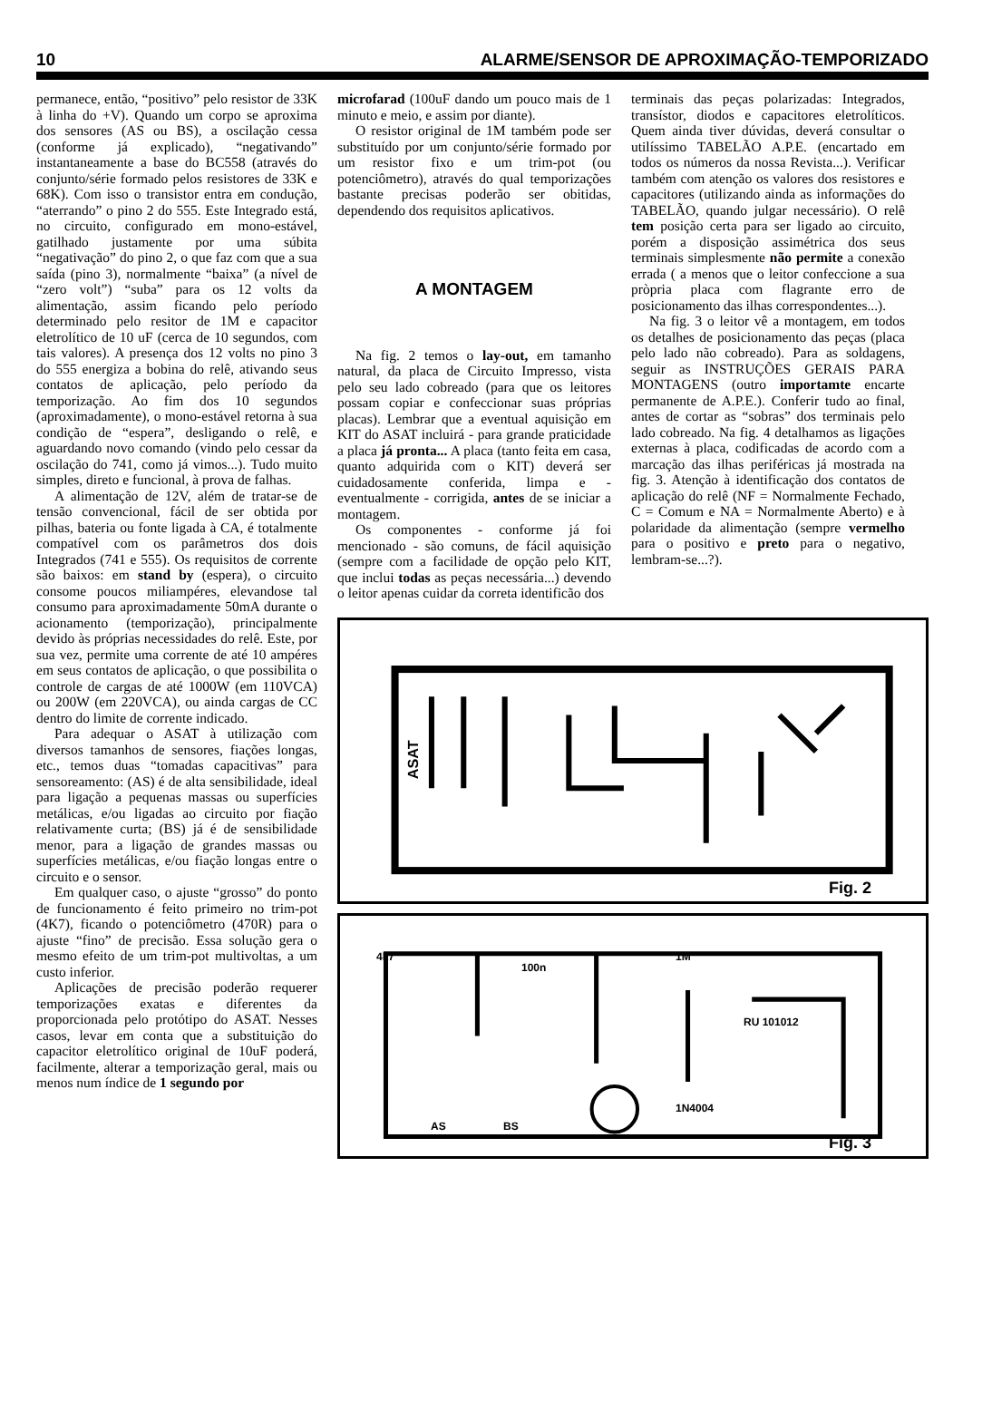10 ALARME/SENSOR DE APROXIMAÇÃO-TEMPORIZADO
permanece, então, “positivo” pelo resistor de 33K à linha do +V). Quando um corpo se aproxima dos sensores (AS ou BS), a oscilação cessa (conforme já explicado), “negativando” instantaneamente a base do BC558 (através do conjunto/série formado pelos resistores de 33K e 68K). Com isso o transistor entra em condução, “aterrando” o pino 2 do 555. Este Integrado está, no circuito, configurado em mono-estável, gatilhado justamente por uma súbita “negativação” do pino 2, o que faz com que a sua saída (pino 3), normalmente “baixa” (a nível de “zero volt”) “suba” para os 12 volts da alimentação, assim ficando pelo período determinado pelo resitor de 1M e capacitor eletrolítico de 10 uF (cerca de 10 segundos, com tais valores). A presença dos 12 volts no pino 3 do 555 energiza a bobina do relê, ativando seus contatos de aplicação, pelo período da temporização. Ao fim dos 10 segundos (aproximadamente), o mono-estável retorna à sua condição de “espera”, desligando o relê, e aguardando novo comando (vindo pelo cessar da oscilação do 741, como já vimos...). Tudo muito simples, direto e funcional, à prova de falhas.
A alimentação de 12V, além de tratar-se de tensão convencional, fácil de ser obtida por pilhas, bateria ou fonte ligada à CA, é totalmente compatível com os parâmetros dos dois Integrados (741 e 555). Os requisitos de corrente são baixos: em stand by (espera), o circuito consome poucos miliampéres, elevandose tal consumo para aproximadamente 50mA durante o acionamento (temporização), principalmente devido às próprias necessidades do relê. Este, por sua vez, permite uma corrente de até 10 ampéres em seus contatos de aplicação, o que possibilita o controle de cargas de até 1000W (em 110VCA) ou 200W (em 220VCA), ou ainda cargas de CC dentro do limite de corrente indicado.
Para adequar o ASAT à utilização com diversos tamanhos de sensores, fiações longas, etc., temos duas “tomadas capacitivas” para sensoreamento: (AS) é de alta sensibilidade, ideal para ligação a pequenas massas ou superfícies metálicas, e/ou ligadas ao circuito por fiação relativamente curta; (BS) já é de sensibilidade menor, para a ligação de grandes massas ou superfícies metálicas, e/ou fiação longas entre o circuito e o sensor.
Em qualquer caso, o ajuste “grosso” do ponto de funcionamento é feito primeiro no trim-pot (4K7), ficando o potenciômetro (470R) para o ajuste “fino” de precisão. Essa solução gera o mesmo efeito de um trim-pot multivoltas, a um custo inferior.
Aplicações de precisão poderão requerer temporizações exatas e diferentes da proporcionada pelo protótipo do ASAT. Nesses casos, levar em conta que a substituição do capacitor eletrolítico original de 10uF poderá, facilmente, alterar a temporização geral, mais ou menos num índice de 1 segundo por
microfarad (100uF dando um pouco mais de 1 minuto e meio, e assim por diante).
O resistor original de 1M também pode ser substituído por um conjunto/série formado por um resistor fixo e um trim-pot (ou potenciômetro), através do qual temporizações bastante precisas poderão ser obitidas, dependendo dos requisitos aplicativos.
A MONTAGEM
Na fig. 2 temos o lay-out, em tamanho natural, da placa de Circuito Impresso, vista pelo seu lado cobreado (para que os leitores possam copiar e confeccionar suas próprias placas). Lembrar que a eventual aquisição em KIT do ASAT incluirá - para grande praticidade a placa já pronta... A placa (tanto feita em casa, quanto adquirida com o KIT) deverá ser cuidadosamente conferida, limpa e - eventualmente - corrigida, antes de se iniciar a montagem.
Os componentes - conforme já foi mencionado - são comuns, de fácil aquisição (sempre com a facilidade de opção pelo KIT, que inclui todas as peças necessária...) devendo o leitor apenas cuidar da correta identificão dos
terminais das peças polarizadas: Integrados, transístor, diodos e capacitores eletrolíticos. Quem ainda tiver dúvidas, deverá consultar o utilíssimo TABELÃO A.P.E. (encartado em todos os números da nossa Revista...). Verificar também com atenção os valores dos resistores e capacitores (utilizando ainda as informações do TABELÃO, quando julgar necessário). O relê tem posição certa para ser ligado ao circuito, porém a disposição assimétrica dos seus terminais simplesmente não permite a conexão errada ( a menos que o leitor confeccione a sua pròpria placa com flagrante erro de posicionamento das ilhas correspondentes...).
Na fig. 3 o leitor vê a montagem, em todos os detalhes de posicionamento das peças (placa pelo lado não cobreado). Para as soldagens, seguir as INSTRUÇÕES GERAIS PARA MONTAGENS (outro importamte encarte permanente de A.P.E.). Conferir tudo ao final, antes de cortar as “sobras” dos terminais pelo lado cobreado. Na fig. 4 detalhamos as ligações externas à placa, codificadas de acordo com a marcação das ilhas periféricas já mostrada na fig. 3. Atenção à identificação dos contatos de aplicação do relê (NF = Normalmente Fechado, C = Comum e NA = Normalmente Aberto) e à polaridade da alimentação (sempre vermelho para o positivo e preto para o negativo, lembram-se...?).
ASAT
Fig. 2
4k7
100n
1M
RU 101012
1N4004
AS BS
Fig. 3